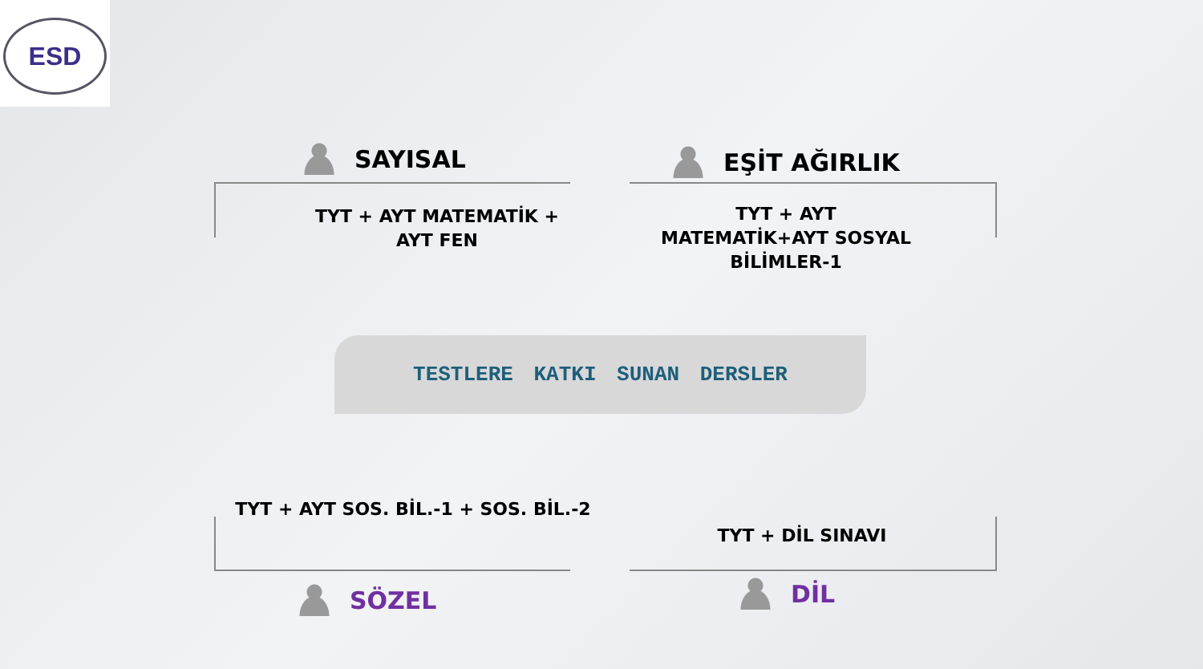ESD
SAYISAL
TYT + AYT MATEMATİK +
AYT FEN
EŞİT AĞIRLIK
TYT + AYT
MATEMATİK+AYT SOSYAL
BİLİMLER-1
TESTLERE KATKI SUNAN DERSLER
TYT + AYT SOS. BİL.-1 + SOS. BİL.-2
TYT + DİL SINAVI
SÖZEL DİL